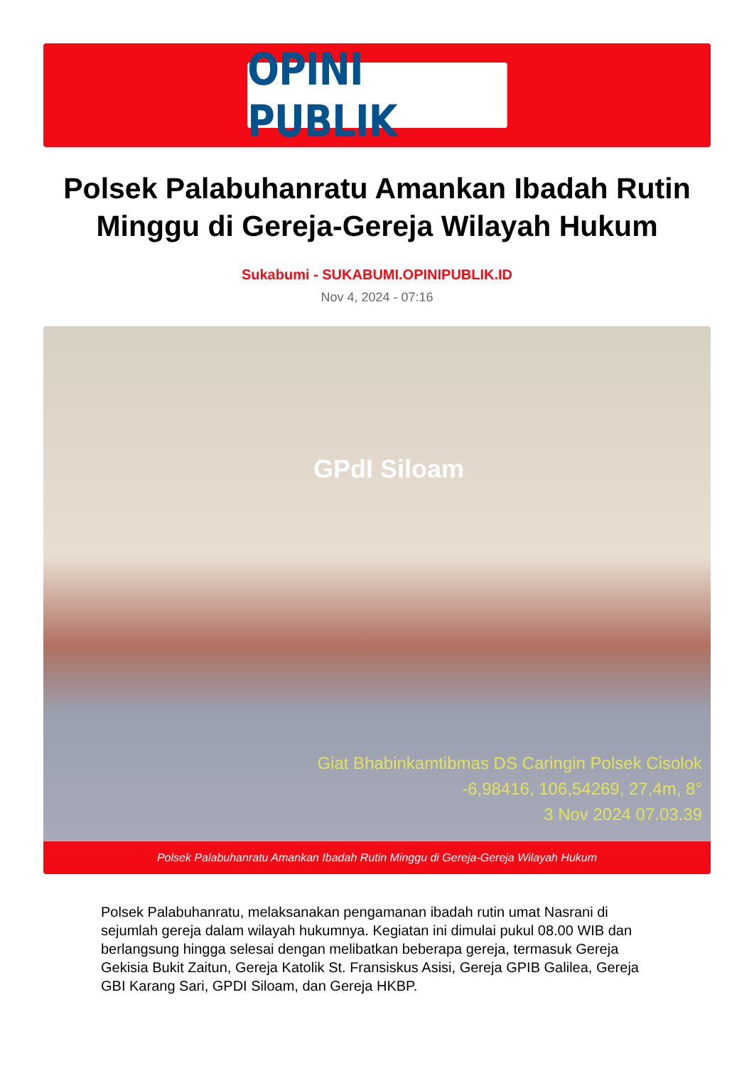OPINI PUBLIK
Polsek Palabuhanratu Amankan Ibadah Rutin Minggu di Gereja-Gereja Wilayah Hukum
Sukabumi - SUKABUMI.OPINIPUBLIK.ID
Nov 4, 2024 - 07:16
GPdI Siloam
Giat Bhabinkamtibmas DS Caringin Polsek Cisolok
-6,98416, 106,54269, 27,4m, 8°
3 Nov 2024 07.03.39
Polsek Palabuhanratu Amankan Ibadah Rutin Minggu di Gereja-Gereja Wilayah Hukum
Polsek Palabuhanratu, melaksanakan pengamanan ibadah rutin umat Nasrani di sejumlah gereja dalam wilayah hukumnya. Kegiatan ini dimulai pukul 08.00 WIB dan berlangsung hingga selesai dengan melibatkan beberapa gereja, termasuk Gereja Gekisia Bukit Zaitun, Gereja Katolik St. Fransiskus Asisi, Gereja GPIB Galilea, Gereja GBI Karang Sari, GPDI Siloam, dan Gereja HKBP.